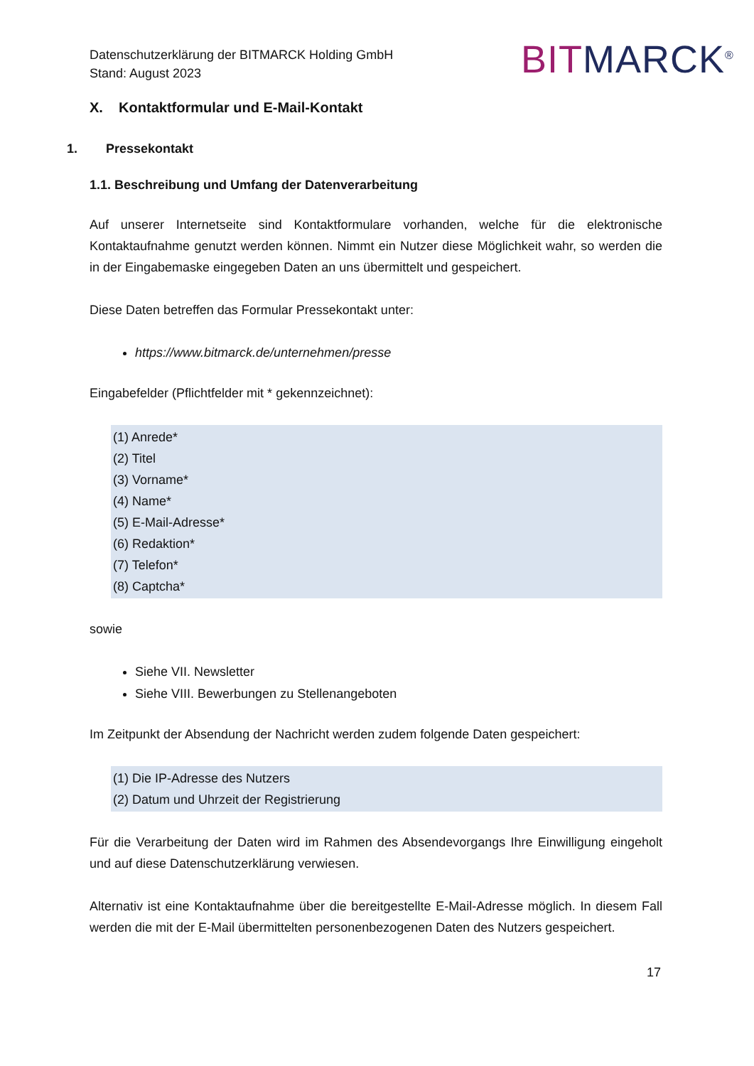Datenschutzerklärung der BITMARCK Holding GmbH
Stand: August 2023
BIT MARCK<sup>®</sup>
X. Kontaktformular und E-Mail-Kontakt
1. Pressekontakt
1.1. Beschreibung und Umfang der Datenverarbeitung
Auf unserer Internetseite sind Kontaktformulare vorhanden, welche für die elektronische Kontaktaufnahme genutzt werden können. Nimmt ein Nutzer diese Möglichkeit wahr, so werden die in der Eingabemaske eingegeben Daten an uns übermittelt und gespeichert.
Diese Daten betreffen das Formular Pressekontakt unter:
https://www.bitmarck.de/unternehmen/presse
Eingabefelder (Pflichtfelder mit * gekennzeichnet):
(1) Anrede*
(2) Titel
(3) Vorname*
(4) Name*
(5) E-Mail-Adresse*
(6) Redaktion*
(7) Telefon*
(8) Captcha*
sowie
Siehe VII. Newsletter
Siehe VIII. Bewerbungen zu Stellenangeboten
Im Zeitpunkt der Absendung der Nachricht werden zudem folgende Daten gespeichert:
(1) Die IP-Adresse des Nutzers
(2) Datum und Uhrzeit der Registrierung
Für die Verarbeitung der Daten wird im Rahmen des Absendevorgangs Ihre Einwilligung eingeholt und auf diese Datenschutzerklärung verwiesen.
Alternativ ist eine Kontaktaufnahme über die bereitgestellte E-Mail-Adresse möglich. In diesem Fall werden die mit der E-Mail übermittelten personenbezogenen Daten des Nutzers gespeichert.
17